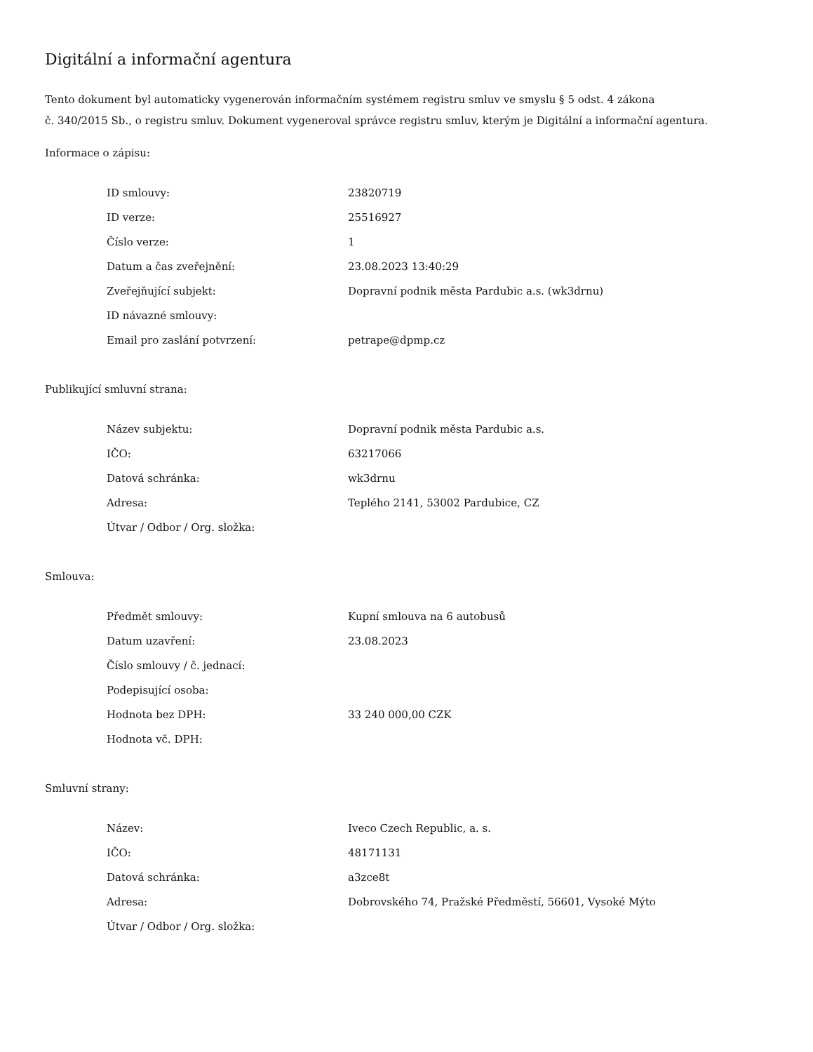Digitální a informační agentura
Tento dokument byl automaticky vygenerován informačním systémem registru smluv ve smyslu § 5 odst. 4 zákona
č. 340/2015 Sb., o registru smluv. Dokument vygeneroval správce registru smluv, kterým je Digitální a informační agentura.
Informace o zápisu:
| ID smlouvy: | 23820719 |
| ID verze: | 25516927 |
| Číslo verze: | 1 |
| Datum a čas zveřejnění: | 23.08.2023 13:40:29 |
| Zveřejňující subjekt: | Dopravní podnik města Pardubic a.s. (wk3drnu) |
| ID návazné smlouvy: | |
| Email pro zaslání potvrzení: | petrape@dpmp.cz |
Publikující smluvní strana:
| Název subjektu: | Dopravní podnik města Pardubic a.s. |
| IČO: | 63217066 |
| Datová schránka: | wk3drnu |
| Adresa: | Teplého 2141, 53002 Pardubice, CZ |
| Útvar / Odbor / Org. složka: | |
Smlouva:
| Předmět smlouvy: | Kupní smlouva na 6 autobusů |
| Datum uzavření: | 23.08.2023 |
| Číslo smlouvy / č. jednací: | |
| Podepisující osoba: | |
| Hodnota bez DPH: | 33 240 000,00 CZK |
| Hodnota vč. DPH: | |
Smluvní strany:
| Název: | Iveco Czech Republic, a. s. |
| IČO: | 48171131 |
| Datová schránka: | a3zce8t |
| Adresa: | Dobrovského 74, Pražské Předměstí, 56601, Vysoké Mýto |
| Útvar / Odbor / Org. složka: | |